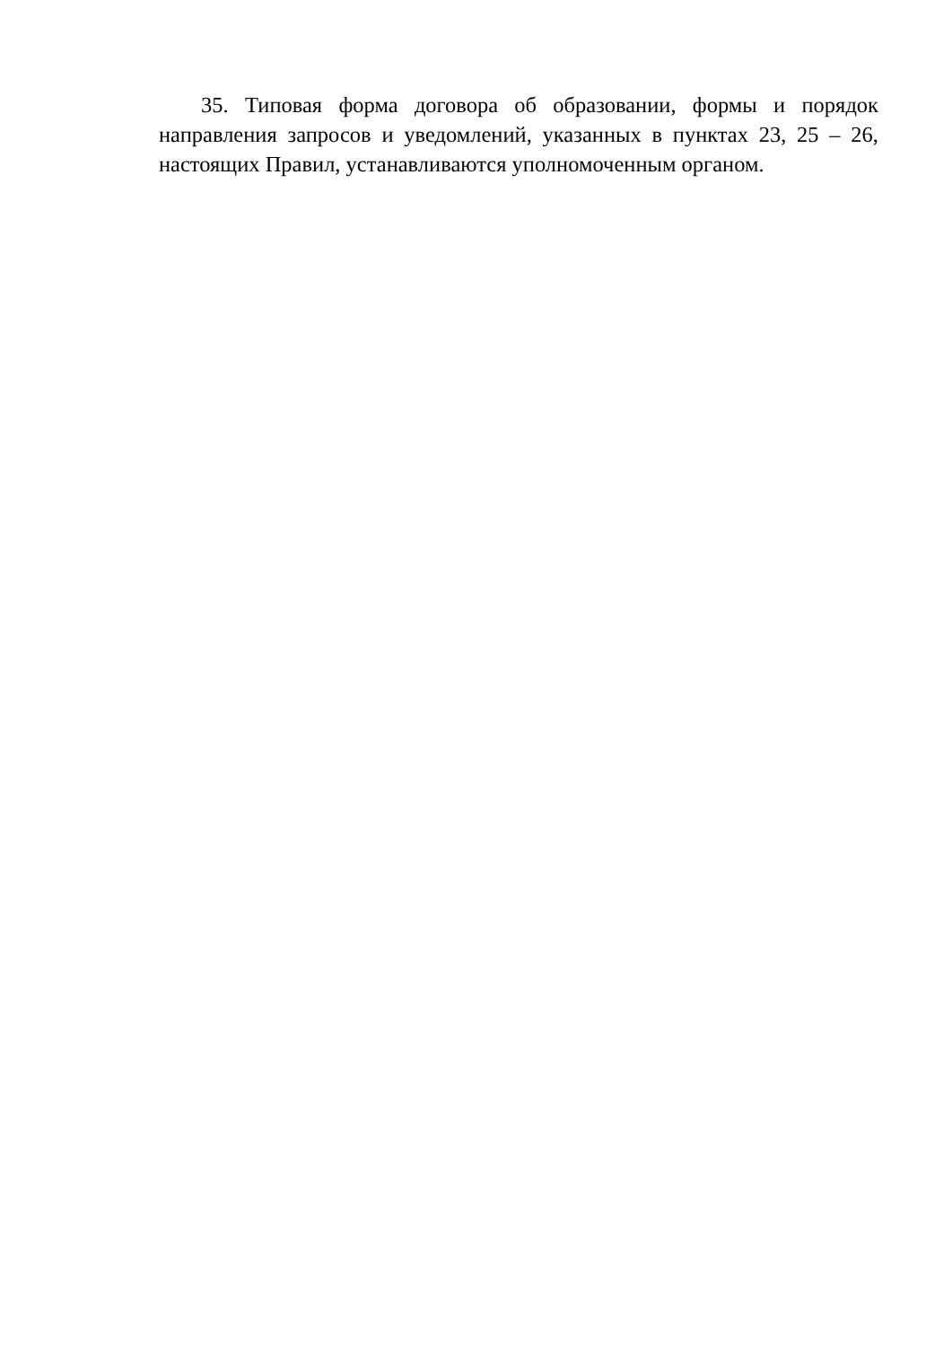35. Типовая форма договора об образовании, формы и порядок направления запросов и уведомлений, указанных в пунктах 23, 25 – 26, настоящих Правил, устанавливаются уполномоченным органом.